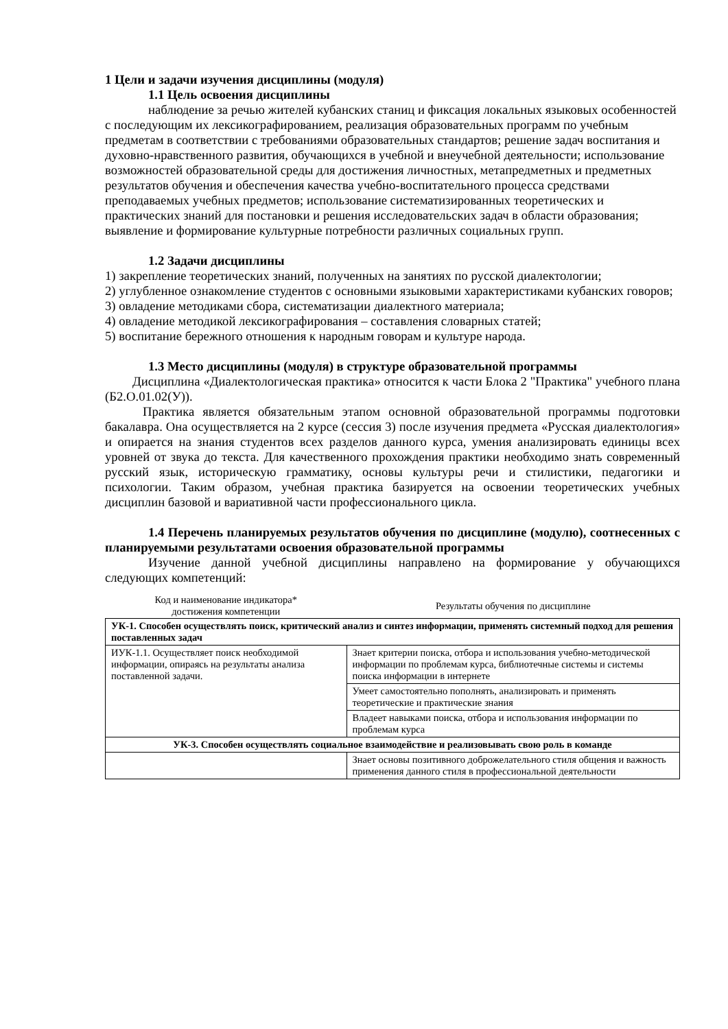1 Цели и задачи изучения дисциплины (модуля)
1.1 Цель освоения дисциплины
наблюдение за речью жителей кубанских станиц и фиксация локальных языковых особенностей с последующим их лексикографированием, реализация образовательных программ по учебным предметам в соответствии с требованиями образовательных стандартов; решение задач воспитания и духовно-нравственного развития, обучающихся в учебной и внеучебной деятельности; использование возможностей образовательной среды для достижения личностных, метапредметных и предметных результатов обучения и обеспечения качества учебно-воспитательного процесса средствами преподаваемых учебных предметов; использование систематизированных теоретических и практических знаний для постановки и решения исследовательских задач в области образования; выявление и формирование культурные потребности различных социальных групп.
1.2 Задачи дисциплины
1) закрепление теоретических знаний, полученных на занятиях по русской диалектологии;
2) углубленное ознакомление студентов с основными языковыми характеристиками кубанских говоров;
3) овладение методиками сбора, систематизации диалектного материала;
4) овладение методикой лексикографирования – составления словарных статей;
5) воспитание бережного отношения к народным говорам и культуре народа.
1.3 Место дисциплины (модуля) в структуре образовательной программы
Дисциплина «Диалектологическая практика» относится к части Блока 2 "Практика" учебного плана (Б2.О.01.02(У)).
Практика является обязательным этапом основной образовательной программы подготовки бакалавра. Она осуществляется на 2 курсе (сессия 3) после изучения предмета «Русская диалектология» и опирается на знания студентов всех разделов данного курса, умения анализировать единицы всех уровней от звука до текста. Для качественного прохождения практики необходимо знать современный русский язык, историческую грамматику, основы культуры речи и стилистики, педагогики и психологии. Таким образом, учебная практика базируется на освоении теоретических учебных дисциплин базовой и вариативной части профессионального цикла.
1.4 Перечень планируемых результатов обучения по дисциплине (модулю), соотнесенных с планируемыми результатами освоения образовательной программы
Изучение данной учебной дисциплины направлено на формирование у обучающихся следующих компетенций:
| Код и наименование индикатора* достижения компетенции | Результаты обучения по дисциплине |
| --- | --- |
| УК-1. Способен осуществлять поиск, критический анализ и синтез информации, применять системный подход для решения поставленных задач | |
| ИУК-1.1. Осуществляет поиск необходимой информации, опираясь на результаты анализа поставленной задачи. | Знает критерии поиска, отбора и использования учебно-методической информации по проблемам курса, библиотечные системы и системы поиска информации в интернете |
| | Умеет самостоятельно пополнять, анализировать и применять теоретические и практические знания |
| | Владеет навыками поиска, отбора и использования информации по проблемам курса |
| УК-3. Способен осуществлять социальное взаимодействие и реализовывать свою роль в команде | |
| | Знает основы позитивного доброжелательного стиля общения и важность применения данного стиля в профессиональной деятельности |